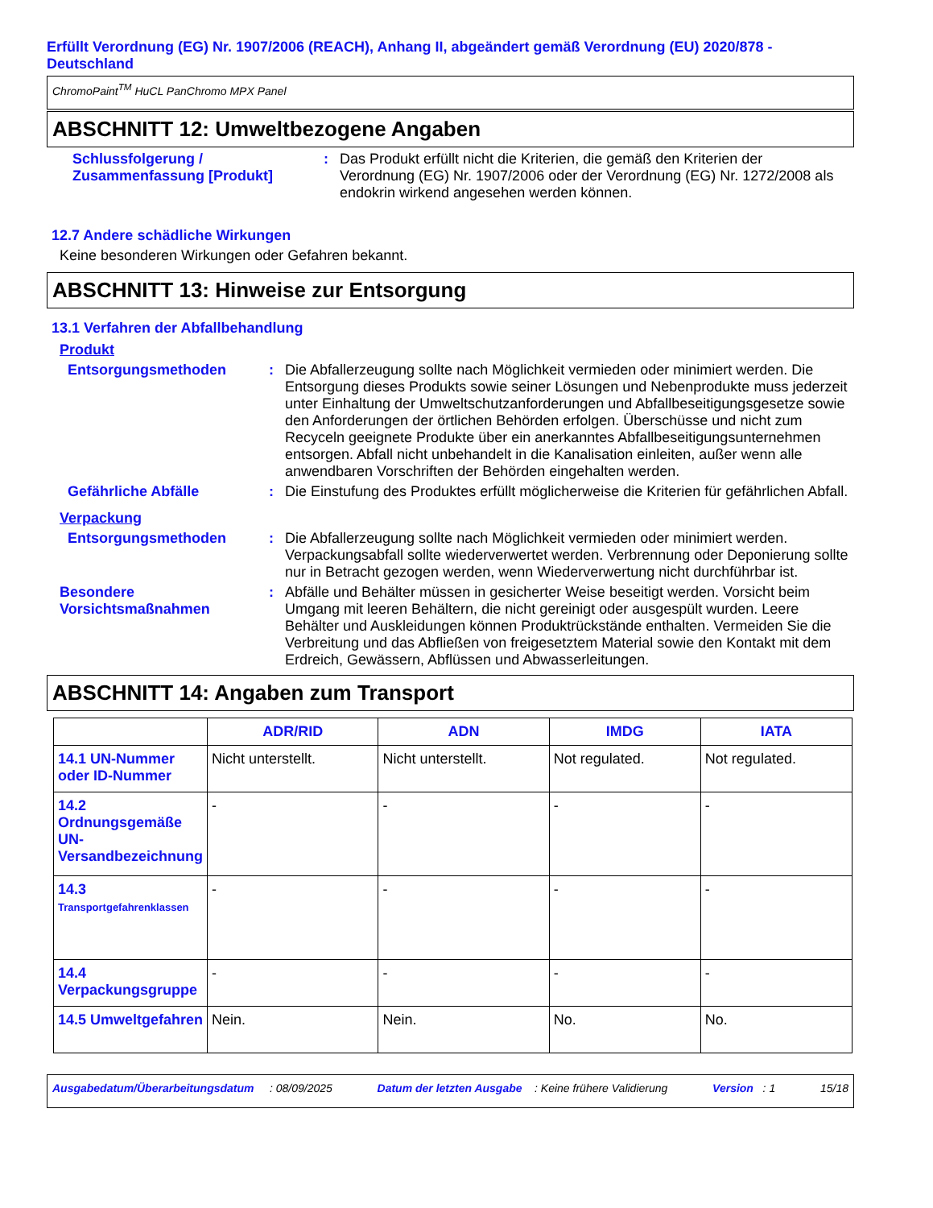Erfüllt Verordnung (EG) Nr. 1907/2006 (REACH), Anhang II, abgeändert gemäß Verordnung (EU) 2020/878 - Deutschland
ChromoPaint<sup>TM</sup> HuCL PanChromo MPX Panel
ABSCHNITT 12: Umweltbezogene Angaben
Schlussfolgerung / Zusammenfassung [Produkt]
: Das Produkt erfüllt nicht die Kriterien, die gemäß den Kriterien der Verordnung (EG) Nr. 1907/2006 oder der Verordnung (EG) Nr. 1272/2008 als endokrin wirkend angesehen werden können.
12.7 Andere schädliche Wirkungen
Keine besonderen Wirkungen oder Gefahren bekannt.
ABSCHNITT 13: Hinweise zur Entsorgung
13.1 Verfahren der Abfallbehandlung
Produkt
Entsorgungsmethoden : Die Abfallerzeugung sollte nach Möglichkeit vermieden oder minimiert werden. Die Entsorgung dieses Produkts sowie seiner Lösungen und Nebenprodukte muss jederzeit unter Einhaltung der Umweltschutzanforderungen und Abfallbeseitigungsgesetze sowie den Anforderungen der örtlichen Behörden erfolgen. Überschüsse und nicht zum Recyceln geeignete Produkte über ein anerkanntes Abfallbeseitigungsunternehmen entsorgen. Abfall nicht unbehandelt in die Kanalisation einleiten, außer wenn alle anwendbaren Vorschriften der Behörden eingehalten werden.
Gefährliche Abfälle : Die Einstufung des Produktes erfüllt möglicherweise die Kriterien für gefährlichen Abfall.
Verpackung
Entsorgungsmethoden : Die Abfallerzeugung sollte nach Möglichkeit vermieden oder minimiert werden. Verpackungsabfall sollte wiederverwertet werden. Verbrennung oder Deponierung sollte nur in Betracht gezogen werden, wenn Wiederverwertung nicht durchführbar ist.
Besondere Vorsichtsmaßnahmen
: Abfälle und Behälter müssen in gesicherter Weise beseitigt werden. Vorsicht beim Umgang mit leeren Behältern, die nicht gereinigt oder ausgespült wurden. Leere Behälter und Auskleidungen können Produktrückstände enthalten. Vermeiden Sie die Verbreitung und das Abfließen von freigesetztem Material sowie den Kontakt mit dem Erdreich, Gewässern, Abflüssen und Abwasserleitungen.
ABSCHNITT 14: Angaben zum Transport
| | ADR/RID | ADN | IMDG | IATA |
| --- | --- | --- | --- | --- |
| 14.1 UN-Nummer oder ID-Nummer | Nicht unterstellt. | Nicht unterstellt. | Not regulated. | Not regulated. |
| 14.2 Ordnungsgemäße UN-Versandbezeichnung | - | - | - | - |
| 14.3 Transportgefahrenklassen | - | - | - | - |
| 14.4 Verpackungsgruppe | - | - | - | - |
| 14.5 Umweltgefahren | Nein. | Nein. | No. | No. |
Ausgabedatum/Überarbeitungsdatum : 08/09/2025 Datum der letzten Ausgabe : Keine frühere Validierung Version : 1 15/18